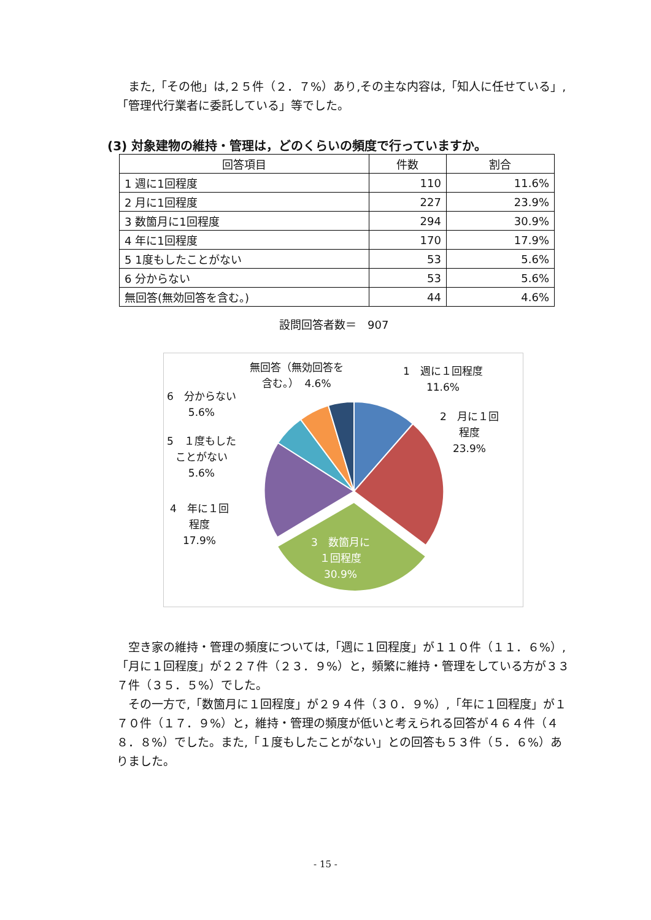また,「その他」は,２５件（２．７%）あり,その主な内容は,「知人に任せている」,「管理代行業者に委託している」等でした。
(3) 対象建物の維持・管理は，どのくらいの頻度で行っていますか。
| 回答項目 | 件数 | 割合 |
| --- | --- | --- |
| 1 週に1回程度 | 110 | 11.6% |
| 2 月に1回程度 | 227 | 23.9% |
| 3 数箇月に1回程度 | 294 | 30.9% |
| 4 年に1回程度 | 170 | 17.9% |
| 5 1度もしたことがない | 53 | 5.6% |
| 6 分からない | 53 | 5.6% |
| 無回答(無効回答を含む。) | 44 | 4.6% |
設問回答者数＝　907
無回答（無効回答を
含む。）　4.6%
1　週に１回程度
11.6%
6　分からない
5.6%
2　月に１回
程度
23.9%
5　１度もした
ことがない
5.6%
4　年に１回
程度
17.9%
3　数箇月に
１回程度
30.9%
　空き家の維持・管理の頻度については,「週に１回程度」が１１０件（１１．６%）,「月に１回程度」が２２７件（２３．９%）と，頻繁に維持・管理をしている方が３３７件（３５．５%）でした。
　その一方で,「数箇月に１回程度」が２９４件（３０．９%）,「年に１回程度」が１７０件（１７．９%）と，維持・管理の頻度が低いと考えられる回答が４６４件（４８．８%）でした。また,「１度もしたことがない」との回答も５３件（５．６%）ありました。
- 15 -